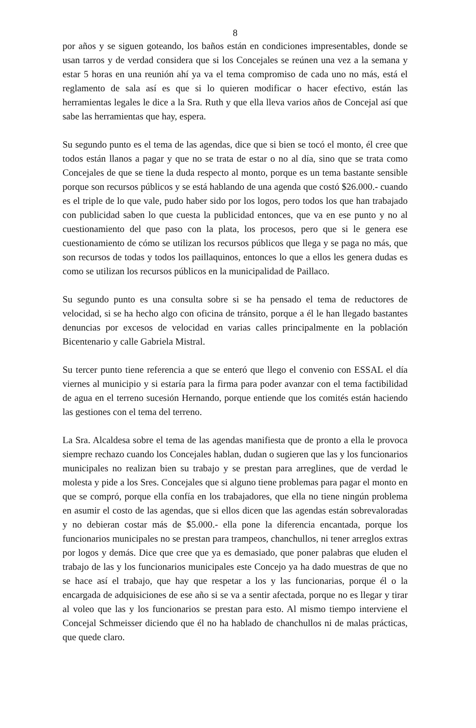8
por años y se siguen goteando, los baños están en condiciones impresentables, donde se usan tarros y de verdad considera que si los Concejales se reúnen una vez a la semana y estar 5 horas en una reunión ahí ya va el tema compromiso de cada uno no más, está el reglamento de sala así es que si lo quieren modificar o hacer efectivo, están las herramientas legales le dice a la Sra. Ruth y que ella lleva varios años de Concejal así que sabe las herramientas que hay, espera.
Su segundo punto es el tema de las agendas, dice que si bien se tocó el monto, él cree que todos están llanos a pagar y que no se trata de estar o no al día, sino que se trata como Concejales de que se tiene la duda respecto al monto, porque es un tema bastante sensible porque son recursos públicos y se está hablando de una agenda que costó $26.000.- cuando es el triple de lo que vale, pudo haber sido por los logos, pero todos los que han trabajado con publicidad saben lo que cuesta la publicidad entonces, que va en ese punto y no al cuestionamiento del que paso con la plata, los procesos, pero que si le genera ese cuestionamiento de cómo se utilizan los recursos públicos que llega y se paga no más, que son recursos de todas y todos los paillaquinos, entonces lo que a ellos les genera dudas es como se utilizan los recursos públicos en la municipalidad de Paillaco.
Su segundo punto es una consulta sobre si se ha pensado el tema de reductores de velocidad, si se ha hecho algo con oficina de tránsito, porque a él le han llegado bastantes denuncias por excesos de velocidad en varias calles principalmente en la población Bicentenario y calle Gabriela Mistral.
Su tercer punto tiene referencia a que se enteró que llego el convenio con ESSAL el día viernes al municipio y si estaría para la firma para poder avanzar con el tema factibilidad de agua en el terreno sucesión Hernando, porque entiende que los comités están haciendo las gestiones con el tema del terreno.
La Sra. Alcaldesa sobre el tema de las agendas manifiesta que de pronto a ella le provoca siempre rechazo cuando los Concejales hablan, dudan o sugieren que las y los funcionarios municipales no realizan bien su trabajo y se prestan para arreglines, que de verdad le molesta y pide a los Sres. Concejales que si alguno tiene problemas para pagar el monto en que se compró, porque ella confía en los trabajadores, que ella no tiene ningún problema en asumir el costo de las agendas, que si ellos dicen que las agendas están sobrevaloradas y no debieran costar más de $5.000.- ella pone la diferencia encantada, porque los funcionarios municipales no se prestan para trampeos, chanchullos, ni tener arreglos extras por logos y demás. Dice que cree que ya es demasiado, que poner palabras que eluden el trabajo de las y los funcionarios municipales este Concejo ya ha dado muestras de que no se hace así el trabajo, que hay que respetar a los y las funcionarias, porque él o la encargada de adquisiciones de ese año si se va a sentir afectada, porque no es llegar y tirar al voleo que las y los funcionarios se prestan para esto. Al mismo tiempo interviene el Concejal Schmeisser diciendo que él no ha hablado de chanchullos ni de malas prácticas, que quede claro.